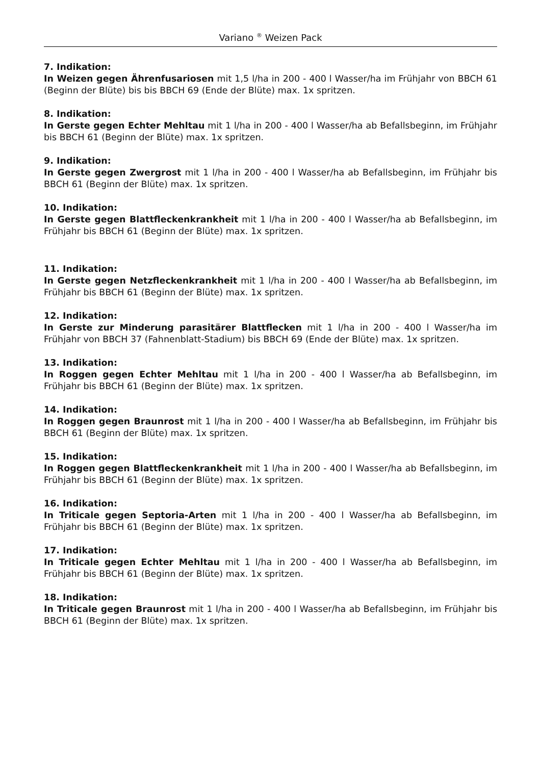Variano <sup>®</sup> Weizen Pack
7. Indikation:
In Weizen gegen Ährenfusariosen mit 1,5 l/ha in 200 - 400 l Wasser/ha im Frühjahr von BBCH 61 (Beginn der Blüte) bis bis BBCH 69 (Ende der Blüte) max. 1x spritzen.
8. Indikation:
In Gerste gegen Echter Mehltau mit 1 l/ha in 200 - 400 l Wasser/ha ab Befallsbeginn, im Frühjahr bis BBCH 61 (Beginn der Blüte) max. 1x spritzen.
9. Indikation:
In Gerste gegen Zwergrost mit 1 l/ha in 200 - 400 l Wasser/ha ab Befallsbeginn, im Frühjahr bis BBCH 61 (Beginn der Blüte) max. 1x spritzen.
10. Indikation:
In Gerste gegen Blattfleckenkrankheit mit 1 l/ha in 200 - 400 l Wasser/ha ab Befallsbeginn, im Frühjahr bis BBCH 61 (Beginn der Blüte) max. 1x spritzen.
11. Indikation:
In Gerste gegen Netzfleckenkrankheit mit 1 l/ha in 200 - 400 l Wasser/ha ab Befallsbeginn, im Frühjahr bis BBCH 61 (Beginn der Blüte) max. 1x spritzen.
12. Indikation:
In Gerste zur Minderung parasitärer Blattflecken mit 1 l/ha in 200 - 400 l Wasser/ha im Frühjahr von BBCH 37 (Fahnenblatt-Stadium) bis BBCH 69 (Ende der Blüte) max. 1x spritzen.
13. Indikation:
In Roggen gegen Echter Mehltau mit 1 l/ha in 200 - 400 l Wasser/ha ab Befallsbeginn, im Frühjahr bis BBCH 61 (Beginn der Blüte) max. 1x spritzen.
14. Indikation:
In Roggen gegen Braunrost mit 1 l/ha in 200 - 400 l Wasser/ha ab Befallsbeginn, im Frühjahr bis BBCH 61 (Beginn der Blüte) max. 1x spritzen.
15. Indikation:
In Roggen gegen Blattfleckenkrankheit mit 1 l/ha in 200 - 400 l Wasser/ha ab Befallsbeginn, im Frühjahr bis BBCH 61 (Beginn der Blüte) max. 1x spritzen.
16. Indikation:
In Triticale gegen Septoria-Arten mit 1 l/ha in 200 - 400 l Wasser/ha ab Befallsbeginn, im Frühjahr bis BBCH 61 (Beginn der Blüte) max. 1x spritzen.
17. Indikation:
In Triticale gegen Echter Mehltau mit 1 l/ha in 200 - 400 l Wasser/ha ab Befallsbeginn, im Frühjahr bis BBCH 61 (Beginn der Blüte) max. 1x spritzen.
18. Indikation:
In Triticale gegen Braunrost mit 1 l/ha in 200 - 400 l Wasser/ha ab Befallsbeginn, im Frühjahr bis BBCH 61 (Beginn der Blüte) max. 1x spritzen.